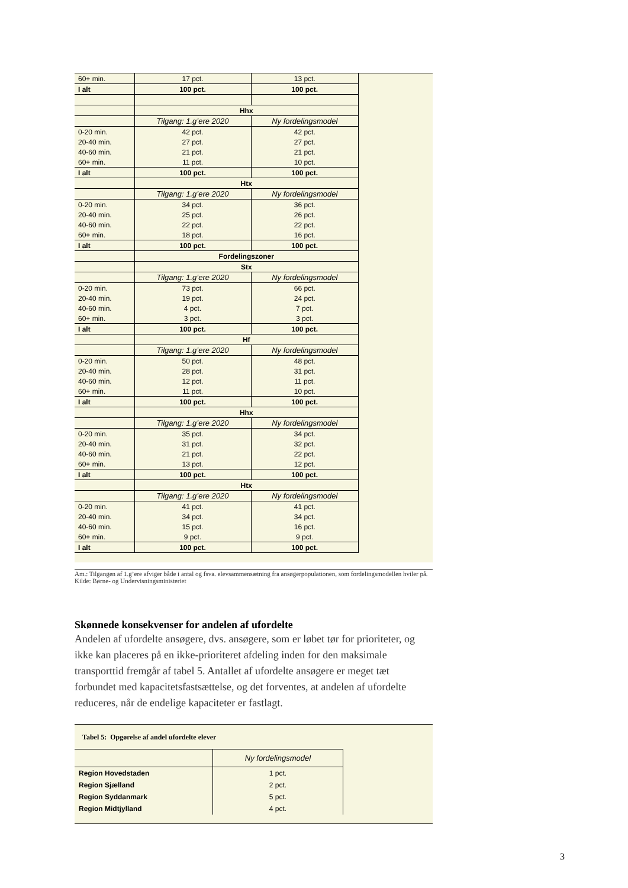| 60+ min. | 17 pct. | 13 pct. |
| I alt | 100 pct. | 100 pct. |
| | Hhx | |
| | Tilgang: 1.g’ere 2020 | Ny fordelingsmodel |
| 0-20 min. | 42 pct. | 42 pct. |
| 20-40 min. | 27 pct. | 27 pct. |
| 40-60 min. | 21 pct. | 21 pct. |
| 60+ min. | 11 pct. | 10 pct. |
| I alt | 100 pct. | 100 pct. |
| | Htx | |
| | Tilgang: 1.g’ere 2020 | Ny fordelingsmodel |
| 0-20 min. | 34 pct. | 36 pct. |
| 20-40 min. | 25 pct. | 26 pct. |
| 40-60 min. | 22 pct. | 22 pct. |
| 60+ min. | 18 pct. | 16 pct. |
| I alt | 100 pct. | 100 pct. |
| | Fordelingszoner | |
| | Stx | |
| | Tilgang: 1.g’ere 2020 | Ny fordelingsmodel |
| 0-20 min. | 73 pct. | 66 pct. |
| 20-40 min. | 19 pct. | 24 pct. |
| 40-60 min. | 4 pct. | 7 pct. |
| 60+ min. | 3 pct. | 3 pct. |
| I alt | 100 pct. | 100 pct. |
| | Hf | |
| | Tilgang: 1.g’ere 2020 | Ny fordelingsmodel |
| 0-20 min. | 50 pct. | 48 pct. |
| 20-40 min. | 28 pct. | 31 pct. |
| 40-60 min. | 12 pct. | 11 pct. |
| 60+ min. | 11 pct. | 10 pct. |
| I alt | 100 pct. | 100 pct. |
| | Hhx | |
| | Tilgang: 1.g’ere 2020 | Ny fordelingsmodel |
| 0-20 min. | 35 pct. | 34 pct. |
| 20-40 min. | 31 pct. | 32 pct. |
| 40-60 min. | 21 pct. | 22 pct. |
| 60+ min. | 13 pct. | 12 pct. |
| I alt | 100 pct. | 100 pct. |
| | Htx | |
| | Tilgang: 1.g’ere 2020 | Ny fordelingsmodel |
| 0-20 min. | 41 pct. | 41 pct. |
| 20-40 min. | 34 pct. | 34 pct. |
| 40-60 min. | 15 pct. | 16 pct. |
| 60+ min. | 9 pct. | 9 pct. |
| I alt | 100 pct. | 100 pct. |
Am.: Tilgangen af 1.g’ere afviger både i antal og fsva. elevsammensætning fra ansøgerpopulationen, som fordelingsmodellen hviler på.
Kilde: Børne- og Undervisningsministeriet
Skønnede konsekvenser for andelen af ufordelte
Andelen af ufordelte ansøgere, dvs. ansøgere, som er løbet tør for prioriteter, og ikke kan placeres på en ikke-prioriteret afdeling inden for den maksimale transporttid fremgår af tabel 5. Antallet af ufordelte ansøgere er meget tæt forbundet med kapacitetsfastsættelse, og det forventes, at andelen af ufordelte reduceres, når de endelige kapaciteter er fastlagt.
Tabel 5: Opgørelse af andel ufordelte elever
| | Ny fordelingsmodel |
| Region Hovedstaden | 1 pct. |
| Region Sjælland | 2 pct. |
| Region Syddanmark | 5 pct. |
| Region Midtjylland | 4 pct. |
3